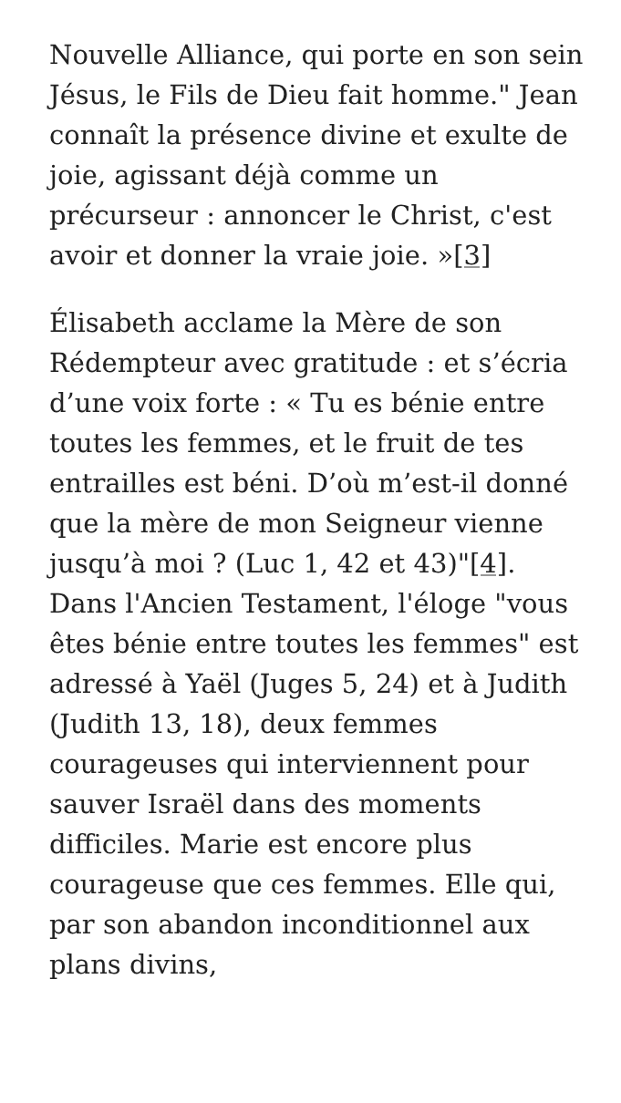Nouvelle Alliance, qui porte en son sein Jésus, le Fils de Dieu fait homme." Jean connaît la présence divine et exulte de joie, agissant déjà comme un précurseur : annoncer le Christ, c'est avoir et donner la vraie joie. »[3]
Élisabeth acclame la Mère de son Rédempteur avec gratitude : et s’écria d’une voix forte : « Tu es bénie entre toutes les femmes, et le fruit de tes entrailles est béni. D’où m’est-il donné que la mère de mon Seigneur vienne jusqu’à moi ? (Luc 1, 42 et 43)"[4]. Dans l'Ancien Testament, l'éloge "vous êtes bénie entre toutes les femmes" est adressé à Yaël (Juges 5, 24) et à Judith (Judith 13, 18), deux femmes courageuses qui interviennent pour sauver Israël dans des moments difficiles. Marie est encore plus courageuse que ces femmes. Elle qui, par son abandon inconditionnel aux plans divins,